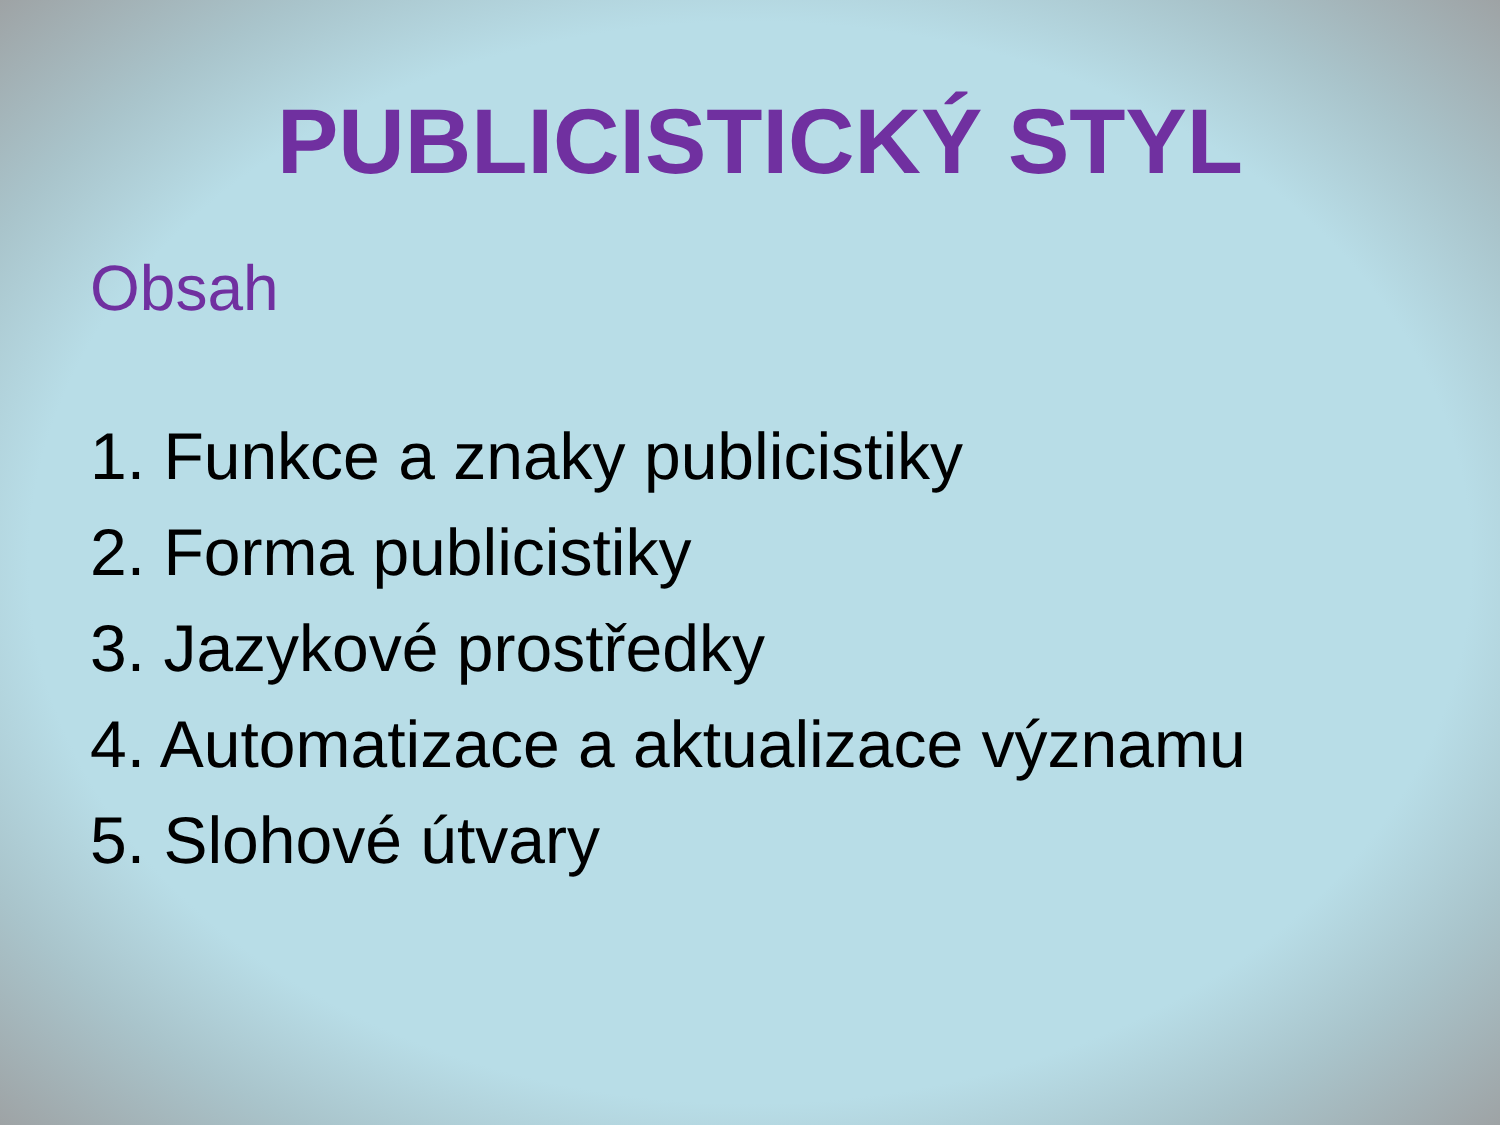PUBLICISTICKÝ STYL
Obsah
1. Funkce a znaky publicistiky
2. Forma publicistiky
3. Jazykové prostředky
4. Automatizace a aktualizace významu
5. Slohové útvary